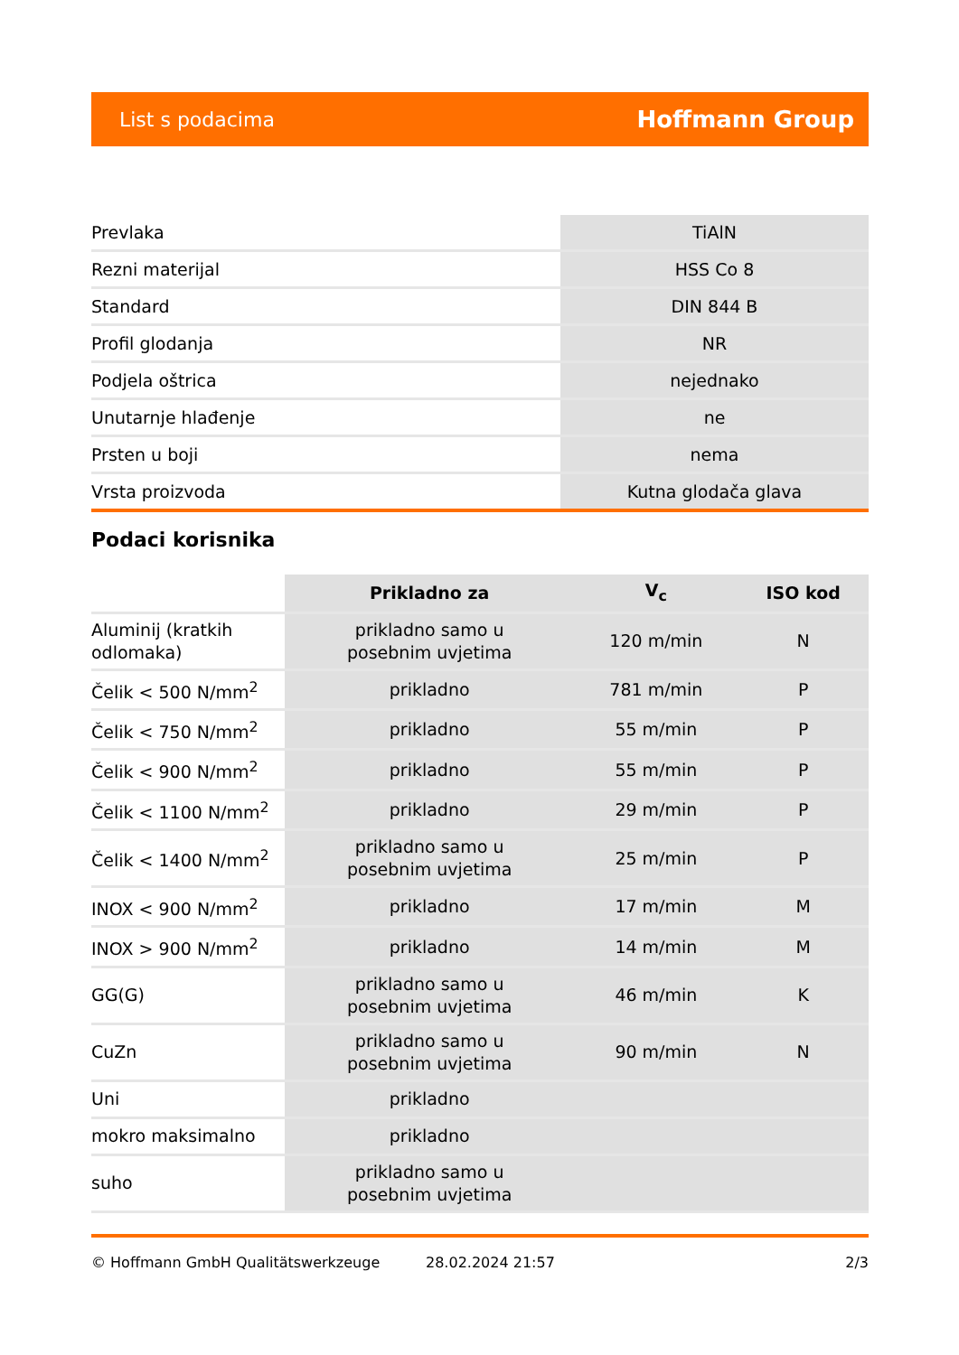List s podacima Hoffmann Group
| Prevlaka | TiAlN |
| Rezni materijal | HSS Co 8 |
| Standard | DIN 844 B |
| Profil glodanja | NR |
| Podjela oštrica | nejednako |
| Unutarnje hlađenje | ne |
| Prsten u boji | nema |
| Vrsta proizvoda | Kutna glodača glava |
Podaci korisnika
| | Prikladno za | V<sub>c</sub> | ISO kod |
| --- | --- | --- | --- |
| Aluminij (kratkih odlomaka) | prikladno samo u posebnim uvjetima | 120 m/min | N |
| Čelik < 500 N/mm<sup>2</sup> | prikladno | 781 m/min | P |
| Čelik < 750 N/mm<sup>2</sup> | prikladno | 55 m/min | P |
| Čelik < 900 N/mm<sup>2</sup> | prikladno | 55 m/min | P |
| Čelik < 1100 N/mm<sup>2</sup> | prikladno | 29 m/min | P |
| Čelik < 1400 N/mm<sup>2</sup> | prikladno samo u posebnim uvjetima | 25 m/min | P |
| INOX < 900 N/mm<sup>2</sup> | prikladno | 17 m/min | M |
| INOX > 900 N/mm<sup>2</sup> | prikladno | 14 m/min | M |
| GG(G) | prikladno samo u posebnim uvjetima | 46 m/min | K |
| CuZn | prikladno samo u posebnim uvjetima | 90 m/min | N |
| Uni | prikladno | | |
| mokro maksimalno | prikladno | | |
| suho | prikladno samo u posebnim uvjetima | | |
© Hoffmann GmbH Qualitätswerkzeuge 28.02.2024 21:57 2/3